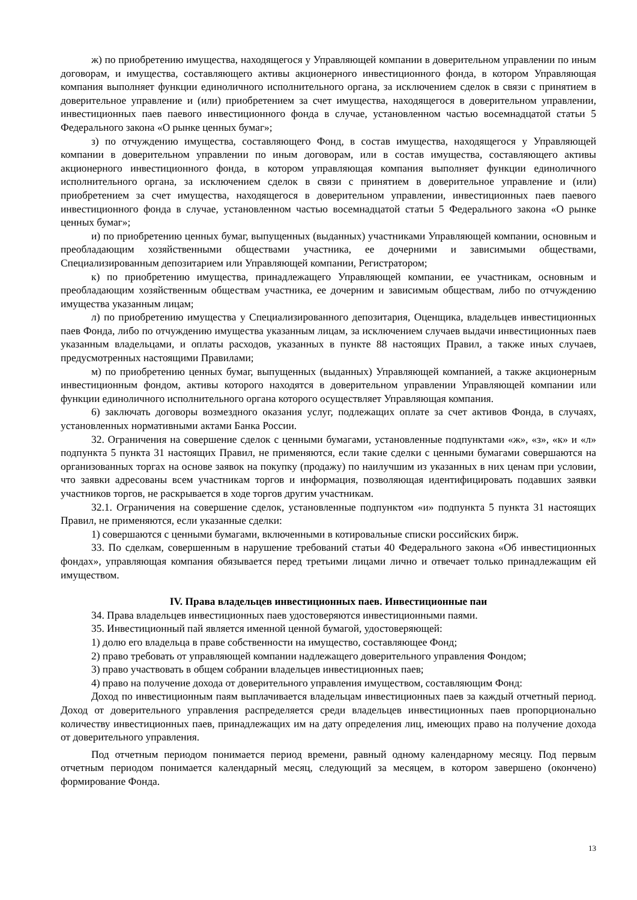ж) по приобретению имущества, находящегося у Управляющей компании в доверительном управлении по иным договорам, и имущества, составляющего активы акционерного инвестиционного фонда, в котором Управляющая компания выполняет функции единоличного исполнительного органа, за исключением сделок в связи с принятием в доверительное управление и (или) приобретением за счет имущества, находящегося в доверительном управлении, инвестиционных паев паевого инвестиционного фонда в случае, установленном частью восемнадцатой статьи 5 Федерального закона «О рынке ценных бумаг»;
з) по отчуждению имущества, составляющего Фонд, в состав имущества, находящегося у Управляющей компании в доверительном управлении по иным договорам, или в состав имущества, составляющего активы акционерного инвестиционного фонда, в котором управляющая компания выполняет функции единоличного исполнительного органа, за исключением сделок в связи с принятием в доверительное управление и (или) приобретением за счет имущества, находящегося в доверительном управлении, инвестиционных паев паевого инвестиционного фонда в случае, установленном частью восемнадцатой статьи 5 Федерального закона «О рынке ценных бумаг»;
и) по приобретению ценных бумаг, выпущенных (выданных) участниками Управляющей компании, основным и преобладающим хозяйственными обществами участника, ее дочерними и зависимыми обществами, Специализированным депозитарием или Управляющей компании, Регистратором;
к) по приобретению имущества, принадлежащего Управляющей компании, ее участникам, основным и преобладающим хозяйственным обществам участника, ее дочерним и зависимым обществам, либо по отчуждению имущества указанным лицам;
л) по приобретению имущества у Специализированного депозитария, Оценщика, владельцев инвестиционных паев Фонда, либо по отчуждению имущества указанным лицам, за исключением случаев выдачи инвестиционных паев указанным владельцами, и оплаты расходов, указанных в пункте 88 настоящих Правил, а также иных случаев, предусмотренных настоящими Правилами;
м) по приобретению ценных бумаг, выпущенных (выданных) Управляющей компанией, а также акционерным инвестиционным фондом, активы которого находятся в доверительном управлении Управляющей компании или функции единоличного исполнительного органа которого осуществляет Управляющая компания.
6) заключать договоры возмездного оказания услуг, подлежащих оплате за счет активов Фонда, в случаях, установленных нормативными актами Банка России.
32. Ограничения на совершение сделок с ценными бумагами, установленные подпунктами «ж», «з», «к» и «л» подпункта 5 пункта 31 настоящих Правил, не применяются, если такие сделки с ценными бумагами совершаются на организованных торгах на основе заявок на покупку (продажу) по наилучшим из указанных в них ценам при условии, что заявки адресованы всем участникам торгов и информация, позволяющая идентифицировать подавших заявки участников торгов, не раскрывается в ходе торгов другим участникам.
32.1. Ограничения на совершение сделок, установленные подпунктом «и» подпункта 5 пункта 31 настоящих Правил, не применяются, если указанные сделки:
1) совершаются с ценными бумагами, включенными в котировальные списки российских бирж.
33. По сделкам, совершенным в нарушение требований статьи 40 Федерального закона «Об инвестиционных фондах», управляющая компания обязывается перед третьими лицами лично и отвечает только принадлежащим ей имуществом.
IV. Права владельцев инвестиционных паев. Инвестиционные паи
34. Права владельцев инвестиционных паев удостоверяются инвестиционными паями.
35. Инвестиционный пай является именной ценной бумагой, удостоверяющей:
1) долю его владельца в праве собственности на имущество, составляющее Фонд;
2) право требовать от управляющей компании надлежащего доверительного управления Фондом;
3) право участвовать в общем собрании владельцев инвестиционных паев;
4) право на получение дохода от доверительного управления имуществом, составляющим Фонд:
Доход по инвестиционным паям выплачивается владельцам инвестиционных паев за каждый отчетный период. Доход от доверительного управления распределяется среди владельцев инвестиционных паев пропорционально количеству инвестиционных паев, принадлежащих им на дату определения лиц, имеющих право на получение дохода от доверительного управления.
Под отчетным периодом понимается период времени, равный одному календарному месяцу. Под первым отчетным периодом понимается календарный месяц, следующий за месяцем, в котором завершено (окончено) формирование Фонда.
13